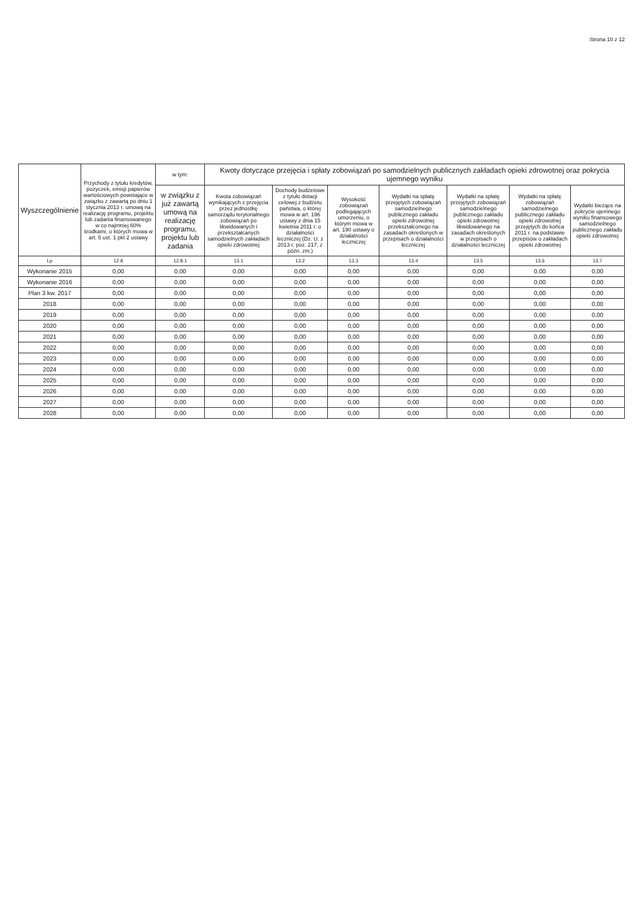Strona 10 z 12
| Wyszczególnienie | Przychody z tytułu kredytów, pożyczek, emisji papierów wartościowych powstające w związku z zawartą po dniu 1 stycznia 2013 r. umową na realizację programu, projektu lub zadania finansowanego w co najmniej 60% środkami, o których mowa w art. 5 ust. 1 pkt 2 ustawy | w tym: | Kwoty dotyczące przejęcia i spłaty zobowiązań po samodzielnych publicznych zakładach opieki zdrowotnej oraz pokrycia ujemnego wyniku | | | | | | |
| --- | --- | --- | --- | --- | --- | --- | --- | --- | --- |
| | | w związku z już zawartą umową na realizację programu, projektu lub zadania | Kwota zobowiązań wynikających z przejęcia przez jednostkę samorządu terytorialnego zobowiązań po likwidowanych i przekształcanych samodzielnych zakładach opieki zdrowotnej | Dochody budżetowe z tytułu dotacji celowej z budżetu państwa, o której mowa w art. 196 ustawy z dnia 15 kwietnia 2011 r. o działalności leczniczej (Dz. U. z 2013 r. poz. 217, z późn. zm.) | Wysokość zobowiązań podlegających umorzeniu, o którym mowa w art. 190 ustawy o działalności leczniczej | Wydatki na spłatę przejętych zobowiązań samodzielnego publicznego zakładu opieki zdrowotnej przekształconego na zasadach określonych w przepisach o działalności leczniczej | Wydatki na spłatę przejętych zobowiązań samodzielnego publicznego zakładu opieki zdrowotnej likwidowanego na zasadach określonych w przepisach o działalności leczniczej | Wydatki na spłatę zobowiązań samodzielnego publicznego zakładu opieki zdrowotnej przejętych do końca 2011 r. na podstawie przepisów o zakładach opieki zdrowotnej | Wydatki bieżące na pokrycie ujemnego wyniku finansowego samodzielnego publicznego zakładu opieki zdrowotnej |
| Lp | 12.8 | 12.8.1 | 13.1 | 13.2 | 13.3 | 13.4 | 13.5 | 13.6 | 13.7 |
| Wykonanie 2015 | 0,00 | 0,00 | 0,00 | 0,00 | 0,00 | 0,00 | 0,00 | 0,00 | 0,00 |
| Wykonanie 2016 | 0,00 | 0,00 | 0,00 | 0,00 | 0,00 | 0,00 | 0,00 | 0,00 | 0,00 |
| Plan 3 kw. 2017 | 0,00 | 0,00 | 0,00 | 0,00 | 0,00 | 0,00 | 0,00 | 0,00 | 0,00 |
| 2018 | 0,00 | 0,00 | 0,00 | 0,00 | 0,00 | 0,00 | 0,00 | 0,00 | 0,00 |
| 2019 | 0,00 | 0,00 | 0,00 | 0,00 | 0,00 | 0,00 | 0,00 | 0,00 | 0,00 |
| 2020 | 0,00 | 0,00 | 0,00 | 0,00 | 0,00 | 0,00 | 0,00 | 0,00 | 0,00 |
| 2021 | 0,00 | 0,00 | 0,00 | 0,00 | 0,00 | 0,00 | 0,00 | 0,00 | 0,00 |
| 2022 | 0,00 | 0,00 | 0,00 | 0,00 | 0,00 | 0,00 | 0,00 | 0,00 | 0,00 |
| 2023 | 0,00 | 0,00 | 0,00 | 0,00 | 0,00 | 0,00 | 0,00 | 0,00 | 0,00 |
| 2024 | 0,00 | 0,00 | 0,00 | 0,00 | 0,00 | 0,00 | 0,00 | 0,00 | 0,00 |
| 2025 | 0,00 | 0,00 | 0,00 | 0,00 | 0,00 | 0,00 | 0,00 | 0,00 | 0,00 |
| 2026 | 0,00 | 0,00 | 0,00 | 0,00 | 0,00 | 0,00 | 0,00 | 0,00 | 0,00 |
| 2027 | 0,00 | 0,00 | 0,00 | 0,00 | 0,00 | 0,00 | 0,00 | 0,00 | 0,00 |
| 2028 | 0,00 | 0,00 | 0,00 | 0,00 | 0,00 | 0,00 | 0,00 | 0,00 | 0,00 |